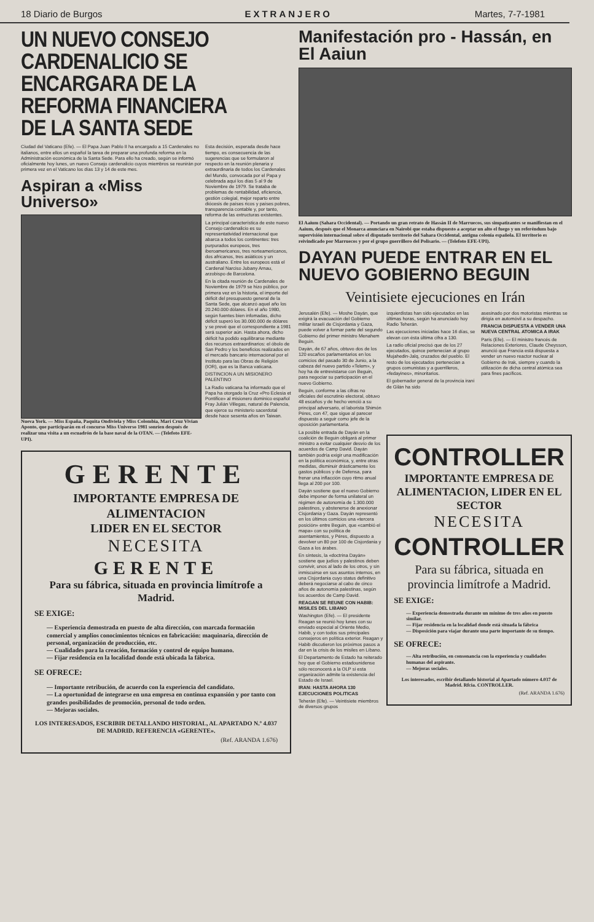18 Diario de Burgos EXTRANJERO Martes, 7-7-1981
UN NUEVO CONSEJO CARDENALICIO SE ENCARGARA DE LA REFORMA FINANCIERA DE LA SANTA SEDE
Ciudad del Vaticano (Efe). — El Papa Juan Pablo II ha encargado a 15 Cardenales no italianos, entre ellos un español la tarea de preparar una profunda reforma en la Administración económica de la Santa Sede. Para ello ha creado, según se informó oficialmente hoy lunes, un nuevo Consejo cardenalicio cuyos miembros se reunirán por primera vez en el Vaticano los días 13 y 14 de este mes.
Aspiran a «Miss Universo»
Nueva York. — Miss España, Paquita Ondiviela y Miss Colombia, Mari Cruz Vivian Aponto, que participarán en el concurso Miss Universo 1981 sonríen después de realizar una visita a un escuadrón de la base naval de la OTAN. — (Telefoto EFE-UPI).
Esta decisión, esperada desde hace tiempo, es consecuencia de las sugerencias que se formularon al respecto en la reunión plenaria y extraordinaria de todos los Cardenales del Mundo, convocada por el Papa y celebrada aquí los días 5 al 9 de Noviembre de 1979. Se trataba de problemas de rentabilidad, eficiencia, gestión colegial, mejor reparto entre diócesis de países ricos y países pobres, transparencia contable y, por tanto, reforma de las extructuras existentes.
La principal característica de este nuevo Consejo cardenalicio es su representatividad internacional que abarca a todos los continentes: tres purpurados europeos, tres iberoamericanos, tres norteamericanos, dos africanos, tres asiáticos y un australiano. Entre los europeos está el Cardenal Narciso Jubany Arnau, arzobispo de Barcelona.
En la citada reunión de Cardenales de Noviembre de 1979 se hizo público, por primera vez en la historia, el importe del déficit del presupuesto general de la Santa Sede, que alcanzó aquel año los 20.240.000 dólares. En el año 1980, según fuentes bien infomadas, dicho déficit superó los 30.000.000 de dólares y se prevé que el correspondiente a 1981 será superior aún. Hasta ahora, dicho déficit ha podido equilibrarse mediante dos recursos extraordinarios: el óbolo de San Pedro y los beneficios realizados en el mercado bancario internacional por el Instituto para las Obras de Religión (IOR), que es la Banca vaticana.
DISTINCION A UN MISIONERO PALENTINO
La Radio vaticana ha informado que el Papa ha otorgado la Cruz «Pro Eclesia et Pontifice» al misionero dominico español Fray Julián Villegas, natural de Palencia, que ejerce su ministerio sacerdotal desde hace sesenta años en Taiwan.
GERENTE
IMPORTANTE EMPRESA DE ALIMENTACION
LIDER EN EL SECTOR
NECESITA
GERENTE
Para su fábrica, situada en provincia limítrofe a Madrid.
SE EXIGE:
— Experiencia demostrada en puesto de alta dirección, con marcada formación comercial y amplios conocimientos técnicos en fabricación: maquinaria, dirección de personal, organización de producción, etc.
— Cualidades para la creación, formación y control de equipo humano.
— Fijar residencia en la localidad donde está ubicada la fábrica.
SE OFRECE:
— Importante retribución, de acuerdo con la experiencia del candidato.
— La oportunidad de integrarse en una empresa en continua expansión y por tanto con grandes posibilidades de promoción, personal de todo orden.
— Mejoras sociales.
LOS INTERESADOS, ESCRIBIR DETALLANDO HISTORIAL, AL APARTADO N.º 4.037 DE MADRID. REFERENCIA «GERENTE».
(Ref. ARANDA 1.676)
Manifestación pro - Hassán, en El Aaiun
El Aaium (Sahara Occidental). — Portando un gran retrato de Hassán II de Marruecos, sus simpatizantes se manifiestan en el Aaium, después que el Monarca anunciara en Nairobi que estaba dispuesto a aceptar un alto el fuego y un referéndum bajo supervisión internacional sobre el disputado territorio del Sahara Occidental, antigua colonia española. El territorio es reivindicado por Marruecos y por el grupo guerrillero del Polisario. — (Telefoto EFE-UPI).
DAYAN PUEDE ENTRAR EN EL NUEVO GOBIERNO BEGUIN
Veintisiete ejecuciones en Irán
Jerusalén (Efe). — Moshe Dayán, que exigirá la evacuación del Gobierno militar israelí de Cisjordania y Gaza, puede volver a formar parte del segundo Gobierno del primer ministro Menahem Beguin.
Dayán, de 67 años, obtuvo dos de los 120 escaños parlamentarios en los comicios del pasado 30 de Junio, a la cabeza del nuevo partido «Telem», y hoy ha de entrevistarse con Beguin, para negociar su participación en el nuevo Gobierno.
Beguin, conforme a las cifras no oficiales del escrutinio electoral, obtuvo 48 escaños y de hecho venció a su principal adversario, el laborista Shimón Péres, con 47, que sigue al parecer dispuesto a seguir como jefe de la oposición parlamentaria.
La posible entrada de Dayán en la coalición de Beguin obligará al primer ministro a evitar cualquier desvío de los acuerdos de Camp David. Dayán también podría exigir una modificación en la política económica, y, entre otras medidas, disminuir drásticamente los gastos públicos y de Defensa, para frenar una inflacción cuyo ritmo anual llega al 200 por 100.
Dayán sostiene que el nuevo Gobierno debe imponer de forma unilateral un régimen de autonomía de 1.300.000 palestinos, y abstenerse de anexionar Cisjordania y Gaza. Dayán representó en los últimos comicios una «tercera posición» entre Beguin, que «cambió el mapa» con su política de asentamientos, y Péres, dispuesto a devolver un 80 por 100 de Cisjordania y Gaza a los árabes.
En síntesis, la «doctrina Dayán» sostiene que judíos y palestinos deben convivir, unos al lado de los otros, y sin inmiscuirse en sus asuntos internos, en una Cisjordania cuyo status definitivo deberá negociarse al cabo de cinco años de autonomía palestinas, según los acuerdos de Camp David.
REAGAN SE REUNE CON HABIB: MISILES DEL LIBANO
Washington (Efe). — El presidente Reagan se reunió hoy lunes con su enviado especial al Oriente Medio, Habib, y con todos sus principales consejeros en política exterior. Reagan y Habib discutieron los próximos pasos a dar en la crisis de los misiles en Líbano.
El Departamento de Estado ha reiterado hoy que el Gobierno estadounidense sólo reconocerá a la OLP si esta organización admite la existencia del Estado de Israel.
IRAN: HASTA AHORA 130 EJECUCIONES POLITICAS
Teherán (Efe). — Veintisiete miembros de diversos grupos
izquierdistas han sido ejecutados en las últimas horas, según ha anunciado hoy Radio Teherán.
Las ejecuciones iniciadas hace 16 días, se elevan con ésta última cifra a 130.
La radio oficial precisó que de los 27 ejecutados, quince pertenecían al grupo Mujahedin-Jalq, cruzados del pueblo. El resto de los ejecutados pertenecían a grupos comunistas y a guerrilleros, «fedayines», minoritarios.
El gobernador general de la provincia iraní de Gilán ha sido
asesinado por dos motoristas mientras se dirigía en automóvil a su despacho.
FRANCIA DISPUESTA A VENDER UNA NUEVA CENTRAL ATOMICA A IRAK
París (Efe). — El ministro francés de Relaciones Exteriores, Claude Cheysson, anunció que Francia está dispuesta a vender un nuevo reactor nuclear al Gobierno de Irak, siempre y cuando la utilización de dicha central atómica sea para fines pacíficos.
CONTROLLER
IMPORTANTE EMPRESA DE ALIMENTACION, LIDER EN EL SECTOR
NECESITA
CONTROLLER
Para su fábrica, situada en provincia limítrofe a Madrid.
SE EXIGE:
— Experiencia demostrada durante un mínimo de tres años en puesto similar.
— Fijar residencia en la localidad donde está situada la fábrica
— Disposición para viajar durante una parte importante de su tiempo.
SE OFRECE:
— Alta retribución, en consonancia con la experiencia y cualidades humanas del aspirante.
— Mejoras sociales.
Los interesados, escribir detallando historial al Apartado número 4.037 de Madrid. Rfcia. CONTROLLER.
(Ref. ARANDA 1.676)